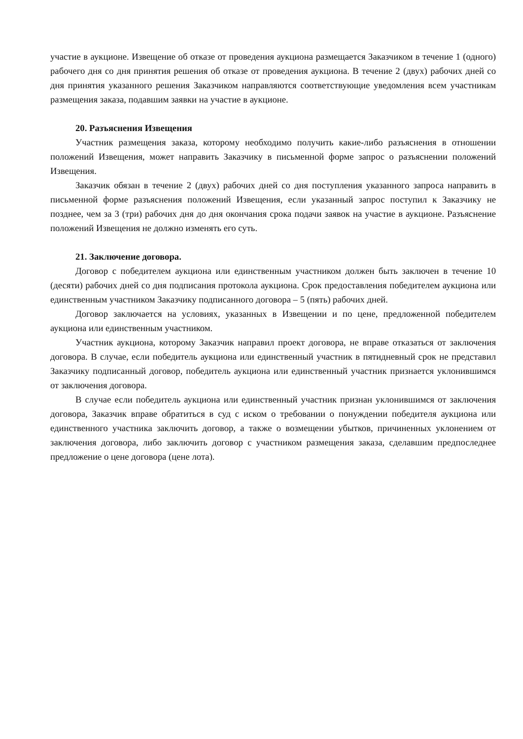участие в аукционе. Извещение об отказе от проведения аукциона размещается Заказчиком в течение 1 (одного) рабочего дня со дня принятия решения об отказе от проведения аукциона. В течение 2 (двух) рабочих дней со дня принятия указанного решения Заказчиком направляются соответствующие уведомления всем участникам размещения заказа, подавшим заявки на участие в аукционе.
20. Разъяснения Извещения
Участник размещения заказа, которому необходимо получить какие-либо разъяснения в отношении положений Извещения, может направить Заказчику в письменной форме запрос о разъяснении положений Извещения.
Заказчик обязан в течение 2 (двух) рабочих дней со дня поступления указанного запроса направить в письменной форме разъяснения положений Извещения, если указанный запрос поступил к Заказчику не позднее, чем за 3 (три) рабочих дня до дня окончания срока подачи заявок на участие в аукционе. Разъяснение положений Извещения не должно изменять его суть.
21. Заключение договора.
Договор с победителем аукциона или единственным участником должен быть заключен в течение 10 (десяти) рабочих дней со дня подписания протокола аукциона. Срок предоставления победителем аукциона или единственным участником Заказчику подписанного договора – 5 (пять) рабочих дней.
Договор заключается на условиях, указанных в Извещении и по цене, предложенной победителем аукциона или единственным участником.
Участник аукциона, которому Заказчик направил проект договора, не вправе отказаться от заключения договора. В случае, если победитель аукциона или единственный участник в пятидневный срок не представил Заказчику подписанный договор, победитель аукциона или единственный участник признается уклонившимся от заключения договора.
В случае если победитель аукциона или единственный участник признан уклонившимся от заключения договора, Заказчик вправе обратиться в суд с иском о требовании о понуждении победителя аукциона или единственного участника заключить договор, а также о возмещении убытков, причиненных уклонением от заключения договора, либо заключить договор с участником размещения заказа, сделавшим предпоследнее предложение о цене договора (цене лота).